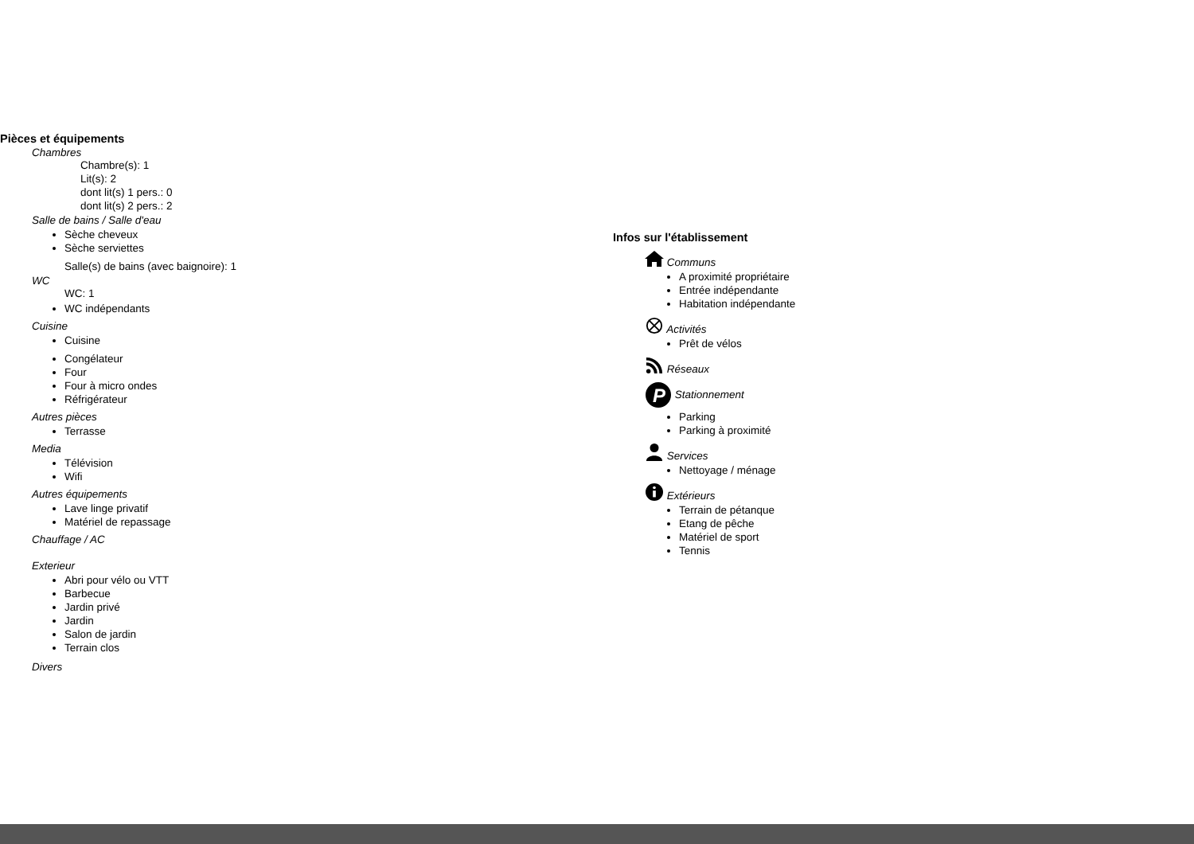Pièces et équipements
Chambres
Chambre(s): 1
Lit(s): 2
dont lit(s) 1 pers.: 0
dont lit(s) 2 pers.: 2
Salle de bains / Salle d'eau
Sèche cheveux
Sèche serviettes
Salle(s) de bains (avec baignoire): 1
WC
WC: 1
WC indépendants
Cuisine
Cuisine
Congélateur
Four
Four à micro ondes
Réfrigérateur
Autres pièces
Terrasse
Media
Télévision
Wifi
Autres équipements
Lave linge privatif
Matériel de repassage
Chauffage / AC
Exterieur
Abri pour vélo ou VTT
Barbecue
Jardin privé
Jardin
Salon de jardin
Terrain clos
Divers
Infos sur l'établissement
Communs
A proximité propriétaire
Entrée indépendante
Habitation indépendante
Activités
Prêt de vélos
Réseaux
P
Stationnement
Parking
Parking à proximité
Services
Nettoyage / ménage
Extérieurs
Terrain de pétanque
Etang de pêche
Matériel de sport
Tennis